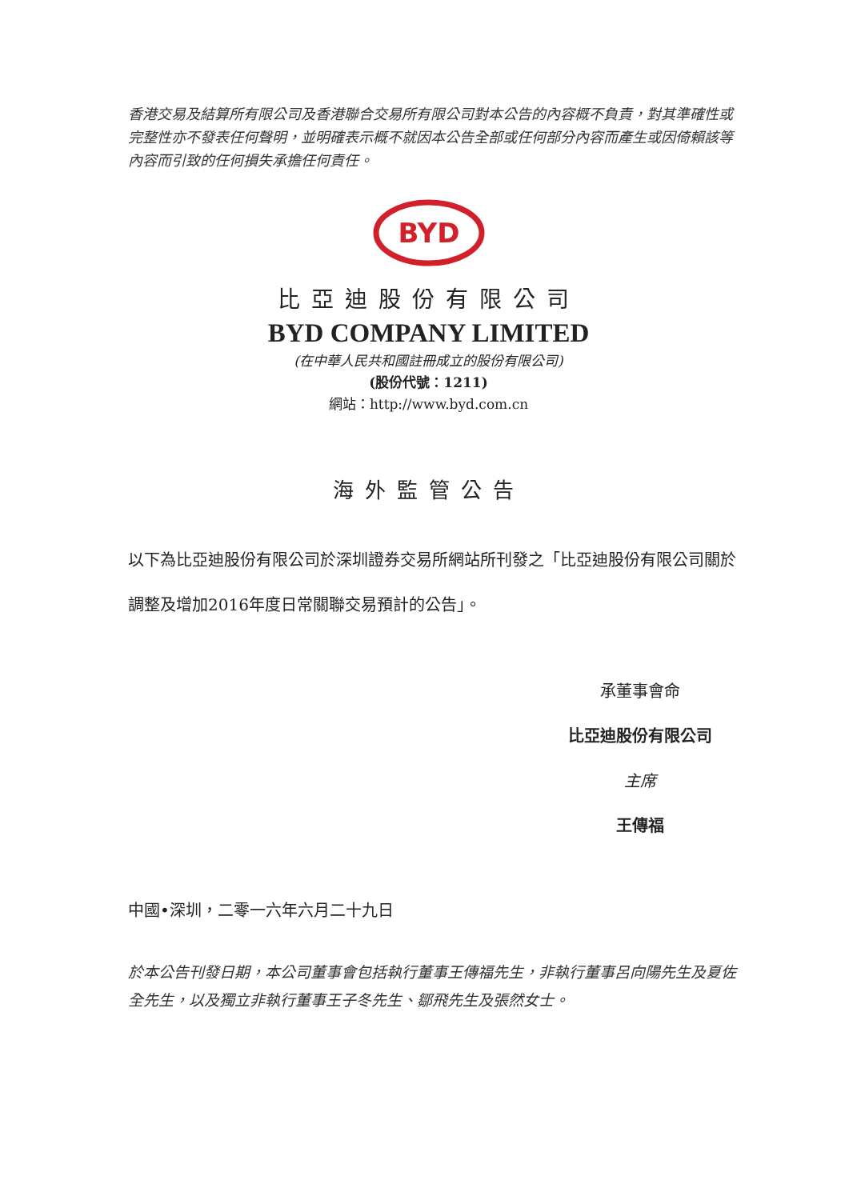香港交易及結算所有限公司及香港聯合交易所有限公司對本公告的內容概不負責，對其準確性或完整性亦不發表任何聲明，並明確表示概不就因本公告全部或任何部分內容而產生或因倚賴該等內容而引致的任何損失承擔任何責任。
BYD
比亞迪股份有限公司
BYD COMPANY LIMITED
(在中華人民共和國註冊成立的股份有限公司)
(股份代號：1211)
網站：http://www.byd.com.cn
海外監管公告
以下為比亞迪股份有限公司於深圳證券交易所網站所刊發之「比亞迪股份有限公司關於調整及增加2016年度日常關聯交易預計的公告」。
承董事會命
比亞迪股份有限公司
主席
王傳福
中國•深圳，二零一六年六月二十九日
於本公告刊發日期，本公司董事會包括執行董事王傳福先生，非執行董事呂向陽先生及夏佐全先生，以及獨立非執行董事王子冬先生、鄒飛先生及張然女士。